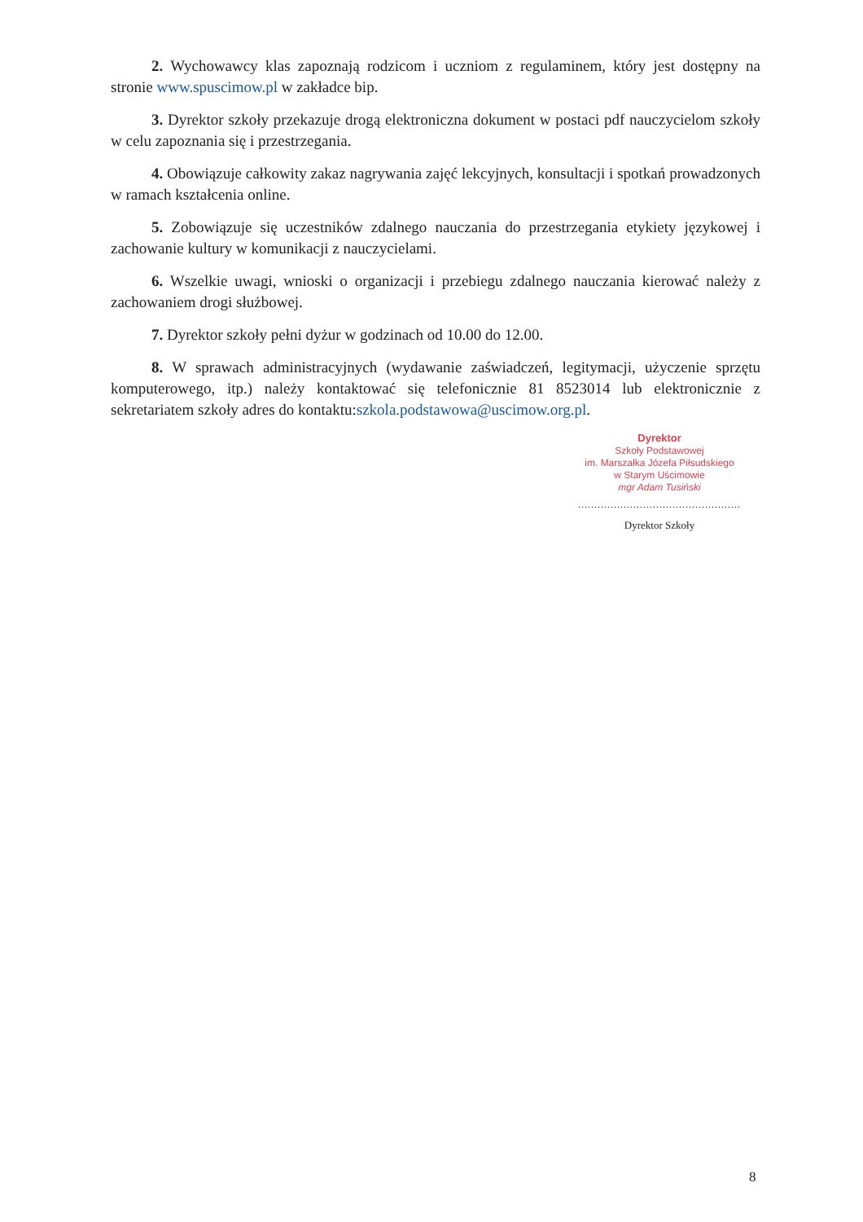2. Wychowawcy klas zapoznają rodzicom i uczniom z regulaminem, który jest dostępny na stronie www.spuscimow.pl w zakładce bip.
3. Dyrektor szkoły przekazuje drogą elektroniczna dokument w postaci pdf nauczycielom szkoły w celu zapoznania się i przestrzegania.
4. Obowiązuje całkowity zakaz nagrywania zajęć lekcyjnych, konsultacji i spotkań prowadzonych w ramach kształcenia online.
5. Zobowiązuje się uczestników zdalnego nauczania do przestrzegania etykiety językowej i zachowanie kultury w komunikacji z nauczycielami.
6. Wszelkie uwagi, wnioski o organizacji i przebiegu zdalnego nauczania kierować należy z zachowaniem drogi służbowej.
7. Dyrektor szkoły pełni dyżur w godzinach od 10.00 do 12.00.
8. W sprawach administracyjnych (wydawanie zaświadczeń, legitymacji, użyczenie sprzętu komputerowego, itp.) należy kontaktować się telefonicznie 81 8523014 lub elektronicznie z sekretariatem szkoły adres do kontaktu:szkola.podstawowa@uscimow.org.pl.
Dyrektor
Szkoły Podstawowej
im. Marszałka Józefa Piłsudskiego
w Starym Uścimowie
mgr Adam Tusiński
..................................................
Dyrektor Szkoły
8